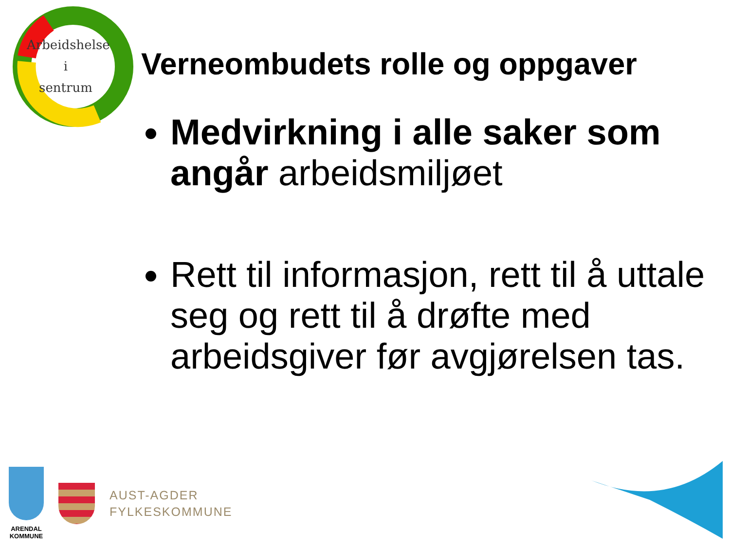Arbeidshelse
i
sentrum
Verneombudets rolle og oppgaver
Medvirkning i alle saker som angår arbeidsmiljøet
Rett til informasjon, rett til å uttale seg og rett til å drøfte med arbeidsgiver før avgjørelsen tas.
ARENDAL KOMMUNE
AUST-AGDER
FYLKESKOMMUNE